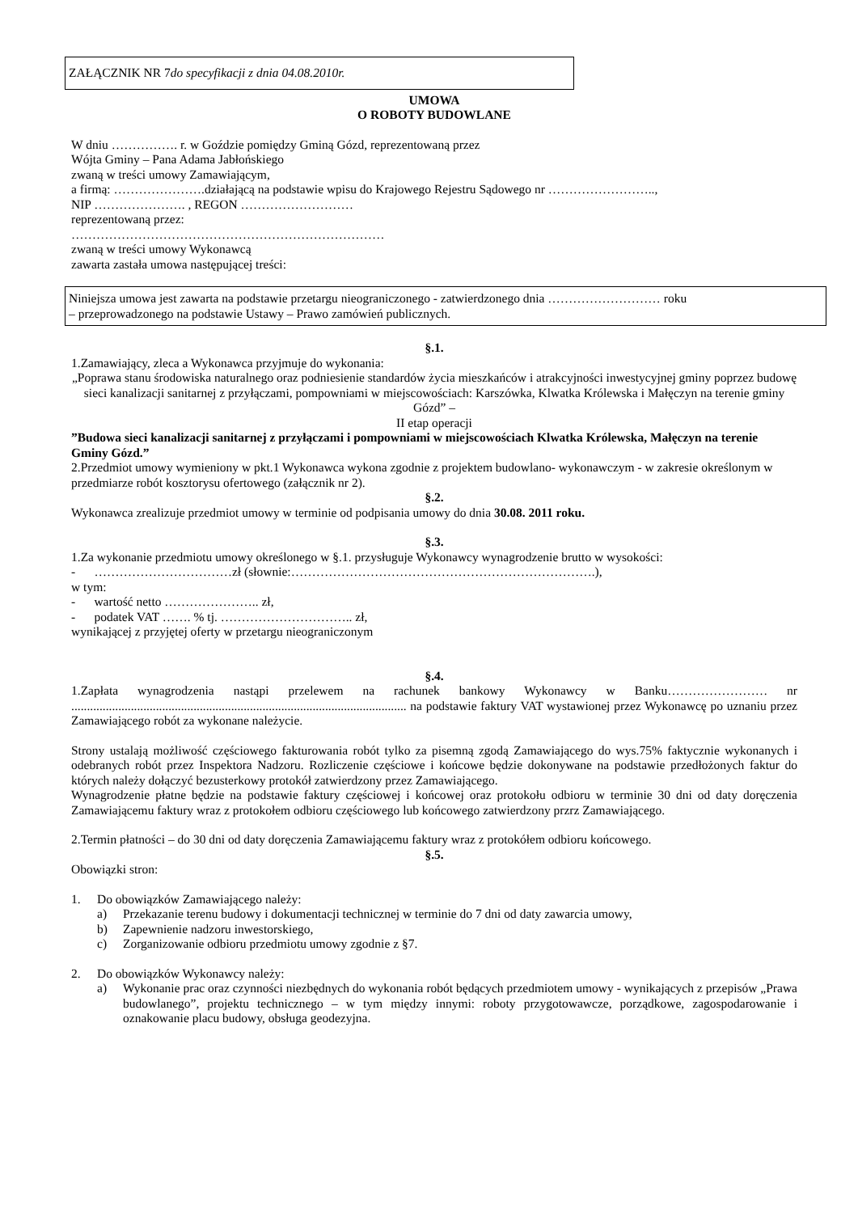ZAŁĄCZNIK NR 7do specyfikacji z dnia 04.08.2010r.
UMOWA
O ROBOTY BUDOWLANE
W dniu ……………. r. w Goździe pomiędzy Gminą Gózd, reprezentowaną przez
Wójta Gminy – Pana Adama Jabłońskiego
zwaną w treści umowy Zamawiającym,
a firmą: ………………….działającą na podstawie wpisu do Krajowego Rejestru Sądowego nr ……………………..,
NIP …………………. , REGON ………………………
reprezentowaną przez:
…………………………………………………………………
zwaną w treści umowy Wykonawcą
zawarta zastała umowa następującej treści:
Niniejsza umowa jest zawarta na podstawie przetargu nieograniczonego - zatwierdzonego dnia ……………………… roku
– przeprowadzonego na podstawie Ustawy – Prawo zamówień publicznych.
§.1.
1.Zamawiający, zleca a Wykonawca przyjmuje do wykonania:
„Poprawa stanu środowiska naturalnego oraz podniesienie standardów życia mieszkańców i atrakcyjności inwestycyjnej gminy poprzez budowę sieci kanalizacji sanitarnej z przyłączami, pompowniami w miejscowościach: Karszówka, Klwatka Królewska i Małęczyn na terenie gminy Gózd” –
II etap operacji
”Budowa sieci kanalizacji sanitarnej z przyłączami i pompowniami w miejscowościach Klwatka Królewska, Małęczyn na terenie Gminy Gózd.”
2.Przedmiot umowy wymieniony w pkt.1 Wykonawca wykona zgodnie z projektem budowlano- wykonawczym - w zakresie określonym w przedmiarze robót kosztorysu ofertowego (załącznik nr 2).
§.2.
Wykonawca zrealizuje przedmiot umowy w terminie od podpisania umowy do dnia 30.08. 2011 roku.
§.3.
1.Za wykonanie przedmiotu umowy określonego w §.1. przysługuje Wykonawcy wynagrodzenie brutto w wysokości:
- ……………………………zł (słownie:……………………………………………………………….),
w tym:
- wartość netto ………………….. zł,
- podatek VAT ……. % tj. ………………………….. zł,
wynikającej z przyjętej oferty w przetargu nieograniczonym
§.4.
1.Zapłata wynagrodzenia nastąpi przelewem na rachunek bankowy Wykonawcy w Banku…………………… nr ........................................................................................................... na podstawie faktury VAT wystawionej przez Wykonawcę po uznaniu przez Zamawiającego robót za wykonane należycie.
Strony ustalają możliwość częściowego fakturowania robót tylko za pisemną zgodą Zamawiającego do wys.75% faktycznie wykonanych i odebranych robót przez Inspektora Nadzoru. Rozliczenie częściowe i końcowe będzie dokonywane na podstawie przedłożonych faktur do których należy dołączyć bezusterkowy protokół zatwierdzony przez Zamawiającego.
Wynagrodzenie płatne będzie na podstawie faktury częściowej i końcowej oraz protokołu odbioru w terminie 30 dni od daty doręczenia Zamawiającemu faktury wraz z protokołem odbioru częściowego lub końcowego zatwierdzony przrz Zamawiającego.
2.Termin płatności – do 30 dni od daty doręczenia Zamawiającemu faktury wraz z protokółem odbioru końcowego.
§.5.
Obowiązki stron:
1. Do obowiązków Zamawiającego należy:
a) Przekazanie terenu budowy i dokumentacji technicznej w terminie do 7 dni od daty zawarcia umowy,
b) Zapewnienie nadzoru inwestorskiego,
c) Zorganizowanie odbioru przedmiotu umowy zgodnie z §7.
2. Do obowiązków Wykonawcy należy:
a) Wykonanie prac oraz czynności niezbędnych do wykonania robót będących przedmiotem umowy - wynikających z przepisów „Prawa budowlanego”, projektu technicznego – w tym między innymi: roboty przygotowawcze, porządkowe, zagospodarowanie i oznakowanie placu budowy, obsługa geodezyjna.